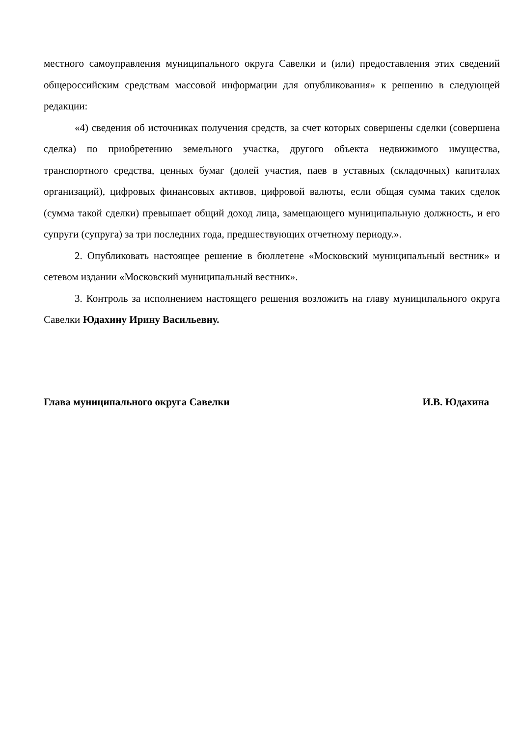местного самоуправления муниципального округа Савелки и (или) предоставления этих сведений общероссийским средствам массовой информации для опубликования» к решению в следующей редакции:
«4) сведения об источниках получения средств, за счет которых совершены сделки (совершена сделка) по приобретению земельного участка, другого объекта недвижимого имущества, транспортного средства, ценных бумаг (долей участия, паев в уставных (складочных) капиталах организаций), цифровых финансовых активов, цифровой валюты, если общая сумма таких сделок (сумма такой сделки) превышает общий доход лица, замещающего муниципальную должность, и его супруги (супруга) за три последних года, предшествующих отчетному периоду.».
2. Опубликовать настоящее решение в бюллетене «Московский муниципальный вестник» и сетевом издании «Московский муниципальный вестник».
3. Контроль за исполнением настоящего решения возложить на главу муниципального округа Савелки Юдахину Ирину Васильевну.
Глава муниципального округа Савелки И.В. Юдахина